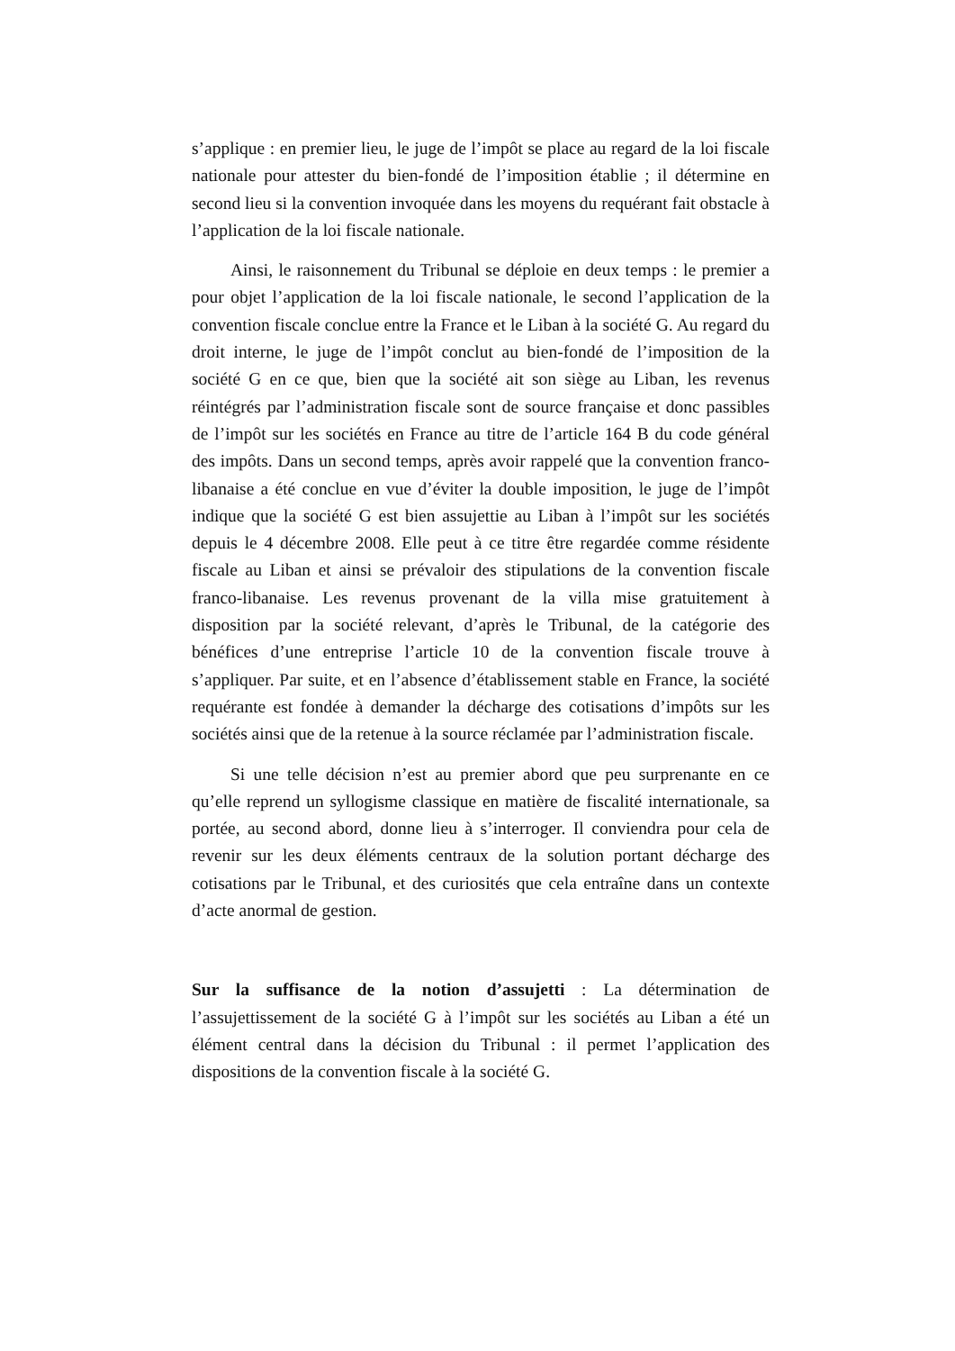s’applique : en premier lieu, le juge de l’impôt se place au regard de la loi fiscale nationale pour attester du bien-fondé de l’imposition établie ; il détermine en second lieu si la convention invoquée dans les moyens du requérant fait obstacle à l’application de la loi fiscale nationale.
Ainsi, le raisonnement du Tribunal se déploie en deux temps : le premier a pour objet l’application de la loi fiscale nationale, le second l’application de la convention fiscale conclue entre la France et le Liban à la société G. Au regard du droit interne, le juge de l’impôt conclut au bien-fondé de l’imposition de la société G en ce que, bien que la société ait son siège au Liban, les revenus réintégrés par l’administration fiscale sont de source française et donc passibles de l’impôt sur les sociétés en France au titre de l’article 164 B du code général des impôts. Dans un second temps, après avoir rappelé que la convention franco-libanaise a été conclue en vue d’éviter la double imposition, le juge de l’impôt indique que la société G est bien assujettie au Liban à l’impôt sur les sociétés depuis le 4 décembre 2008. Elle peut à ce titre être regardée comme résidente fiscale au Liban et ainsi se prévaloir des stipulations de la convention fiscale franco-libanaise. Les revenus provenant de la villa mise gratuitement à disposition par la société relevant, d’après le Tribunal, de la catégorie des bénéfices d’une entreprise l’article 10 de la convention fiscale trouve à s’appliquer. Par suite, et en l’absence d’établissement stable en France, la société requérante est fondée à demander la décharge des cotisations d’impôts sur les sociétés ainsi que de la retenue à la source réclamée par l’administration fiscale.
Si une telle décision n’est au premier abord que peu surprenante en ce qu’elle reprend un syllogisme classique en matière de fiscalité internationale, sa portée, au second abord, donne lieu à s’interroger. Il conviendra pour cela de revenir sur les deux éléments centraux de la solution portant décharge des cotisations par le Tribunal, et des curiosités que cela entraîne dans un contexte d’acte anormal de gestion.
Sur la suffisance de la notion d’assujetti : La détermination de l’assujettissement de la société G à l’impôt sur les sociétés au Liban a été un élément central dans la décision du Tribunal : il permet l’application des dispositions de la convention fiscale à la société G.